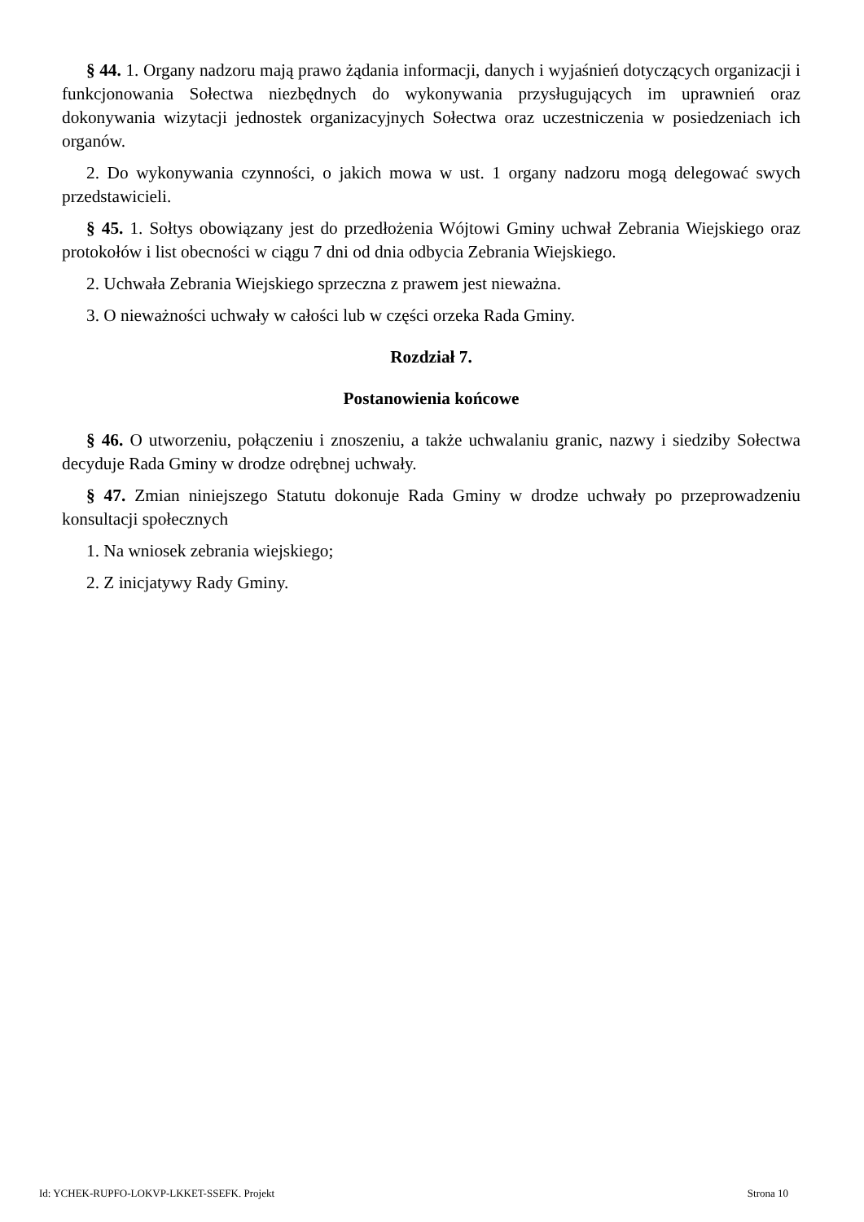§ 44. 1. Organy nadzoru mają prawo żądania informacji, danych i wyjaśnień dotyczących organizacji i funkcjonowania Sołectwa niezbędnych do wykonywania przysługujących im uprawnień oraz dokonywania wizytacji jednostek organizacyjnych Sołectwa oraz uczestniczenia w posiedzeniach ich organów.
2. Do wykonywania czynności, o jakich mowa w ust. 1 organy nadzoru mogą delegować swych przedstawicieli.
§ 45. 1. Sołtys obowiązany jest do przedłożenia Wójtowi Gminy uchwał Zebrania Wiejskiego oraz protokołów i list obecności w ciągu 7 dni od dnia odbycia Zebrania Wiejskiego.
2. Uchwała Zebrania Wiejskiego sprzeczna z prawem jest nieważna.
3. O nieważności uchwały w całości lub w części orzeka Rada Gminy.
Rozdział 7.
Postanowienia końcowe
§ 46. O utworzeniu, połączeniu i znoszeniu, a także uchwalaniu granic, nazwy i siedziby Sołectwa decyduje Rada Gminy w drodze odrębnej uchwały.
§ 47. Zmian niniejszego Statutu dokonuje Rada Gminy w drodze uchwały po przeprowadzeniu konsultacji społecznych
1. Na wniosek zebrania wiejskiego;
2. Z inicjatywy Rady Gminy.
Id: YCHEK-RUPFO-LOKVP-LKKET-SSEFK. Projekt Strona 10